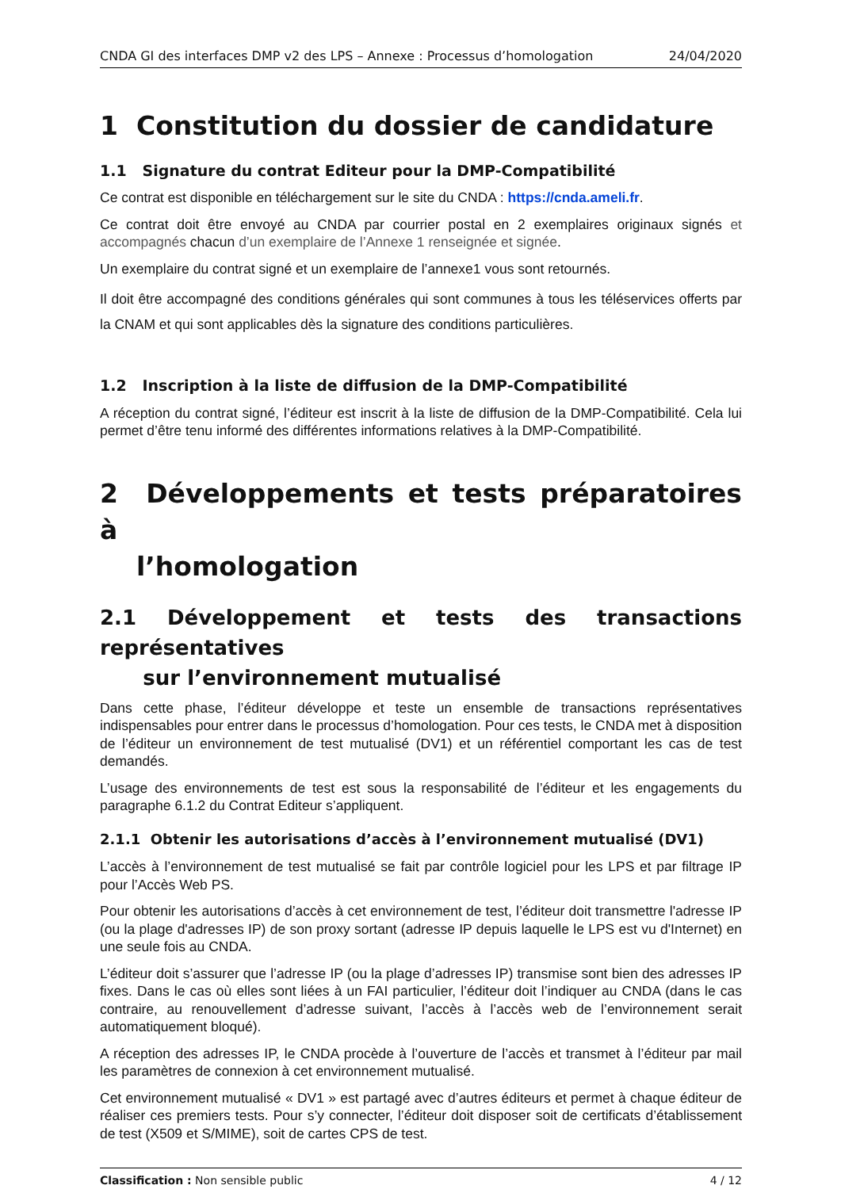CNDA GI des interfaces DMP v2 des LPS – Annexe : Processus d’homologation 24/04/2020
1 Constitution du dossier de candidature
1.1 Signature du contrat Editeur pour la DMP-Compatibilité
Ce contrat est disponible en téléchargement sur le site du CNDA : https://cnda.ameli.fr.
Ce contrat doit être envoyé au CNDA par courrier postal en 2 exemplaires originaux signés et accompagnés chacun d’un exemplaire de l’Annexe 1 renseignée et signée.
Un exemplaire du contrat signé et un exemplaire de l’annexe1 vous sont retournés.
Il doit être accompagné des conditions générales qui sont communes à tous les téléservices offerts par la CNAM et qui sont applicables dès la signature des conditions particulières.
1.2 Inscription à la liste de diffusion de la DMP-Compatibilité
A réception du contrat signé, l’éditeur est inscrit à la liste de diffusion de la DMP-Compatibilité. Cela lui permet d’être tenu informé des différentes informations relatives à la DMP-Compatibilité.
2 Développements et tests préparatoires à
l’homologation
2.1 Développement et tests des transactions représentatives
sur l’environnement mutualisé
Dans cette phase, l’éditeur développe et teste un ensemble de transactions représentatives indispensables pour entrer dans le processus d’homologation. Pour ces tests, le CNDA met à disposition de l’éditeur un environnement de test mutualisé (DV1) et un référentiel comportant les cas de test demandés.
L’usage des environnements de test est sous la responsabilité de l’éditeur et les engagements du paragraphe 6.1.2 du Contrat Editeur s’appliquent.
2.1.1 Obtenir les autorisations d’accès à l’environnement mutualisé (DV1)
L’accès à l’environnement de test mutualisé se fait par contrôle logiciel pour les LPS et par filtrage IP pour l’Accès Web PS.
Pour obtenir les autorisations d’accès à cet environnement de test, l’éditeur doit transmettre l'adresse IP (ou la plage d'adresses IP) de son proxy sortant (adresse IP depuis laquelle le LPS est vu d'Internet) en une seule fois au CNDA.
L’éditeur doit s’assurer que l’adresse IP (ou la plage d’adresses IP) transmise sont bien des adresses IP fixes. Dans le cas où elles sont liées à un FAI particulier, l’éditeur doit l’indiquer au CNDA (dans le cas contraire, au renouvellement d’adresse suivant, l’accès à l’accès web de l’environnement serait automatiquement bloqué).
A réception des adresses IP, le CNDA procède à l’ouverture de l’accès et transmet à l’éditeur par mail les paramètres de connexion à cet environnement mutualisé.
Cet environnement mutualisé « DV1 » est partagé avec d’autres éditeurs et permet à chaque éditeur de réaliser ces premiers tests. Pour s’y connecter, l’éditeur doit disposer soit de certificats d’établissement de test (X509 et S/MIME), soit de cartes CPS de test.
Classification : Non sensible public 4 / 12